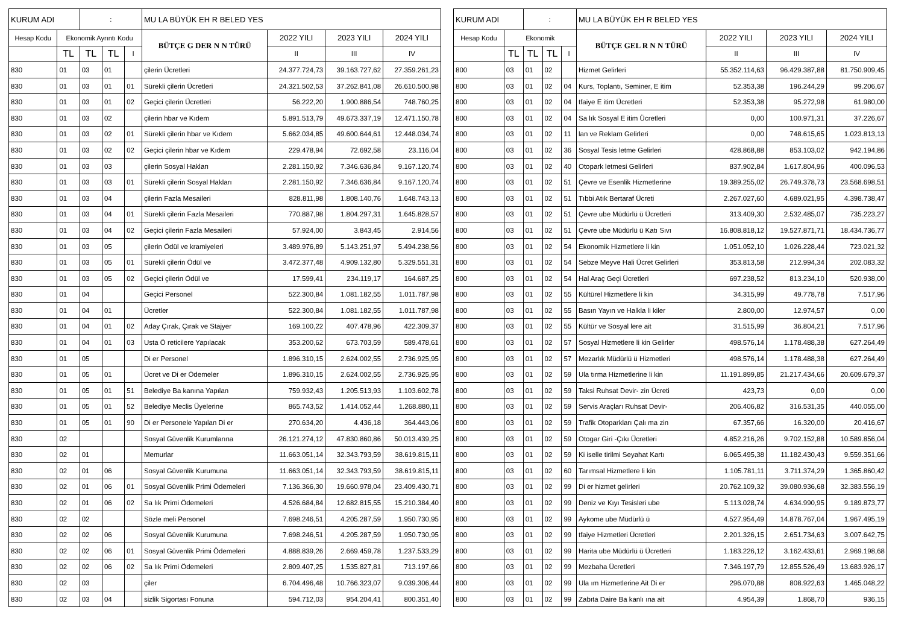| KURUM ADI | | : | | | MU LA BÜYÜK EH R BELED YES | | | |
| Hesap Kodu | Ekonomik Ayrıntı Kodu | | | | BÜTÇE G DER N N TÜRÜ | 2022 YILI | 2023 YILI | 2024 YILI |
| | TL | TL | TL | | | | | |
| | | | | I | | II | III | IV |
| 830 | 01 | 03 | 01 | | çilerin Ücretleri | 24.377.724,73 | 39.163.727,62 | 27.359.261,23 |
| 830 | 01 | 03 | 01 | 01 | Sürekli çilerin Ücretleri | 24.321.502,53 | 37.262.841,08 | 26.610.500,98 |
| 830 | 01 | 03 | 01 | 02 | Geçici çilerin Ücretleri | 56.222,20 | 1.900.886,54 | 748.760,25 |
| 830 | 01 | 03 | 02 | | çilerin hbar ve Kıdem | 5.891.513,79 | 49.673.337,19 | 12.471.150,78 |
| 830 | 01 | 03 | 02 | 01 | Sürekli çilerin hbar ve Kıdem | 5.662.034,85 | 49.600.644,61 | 12.448.034,74 |
| 830 | 01 | 03 | 02 | 02 | Geçici çilerin hbar ve Kıdem | 229.478,94 | 72.692,58 | 23.116,04 |
| 830 | 01 | 03 | 03 | | çilerin Sosyal Hakları | 2.281.150,92 | 7.346.636,84 | 9.167.120,74 |
| 830 | 01 | 03 | 03 | 01 | Sürekli çilerin Sosyal Hakları | 2.281.150,92 | 7.346.636,84 | 9.167.120,74 |
| 830 | 01 | 03 | 04 | | çilerin Fazla Mesaileri | 828.811,98 | 1.808.140,76 | 1.648.743,13 |
| 830 | 01 | 03 | 04 | 01 | Sürekli çilerin Fazla Mesaileri | 770.887,98 | 1.804.297,31 | 1.645.828,57 |
| 830 | 01 | 03 | 04 | 02 | Geçici çilerin Fazla Mesaileri | 57.924,00 | 3.843,45 | 2.914,56 |
| 830 | 01 | 03 | 05 | | çilerin Ödül ve kramiyeleri | 3.489.976,89 | 5.143.251,97 | 5.494.238,56 |
| 830 | 01 | 03 | 05 | 01 | Sürekli çilerin Ödül ve | 3.472.377,48 | 4.909.132,80 | 5.329.551,31 |
| 830 | 01 | 03 | 05 | 02 | Geçici çilerin Ödül ve | 17.599,41 | 234.119,17 | 164.687,25 |
| 830 | 01 | 04 | | | Geçici Personel | 522.300,84 | 1.081.182,55 | 1.011.787,98 |
| 830 | 01 | 04 | 01 | | Ücretler | 522.300,84 | 1.081.182,55 | 1.011.787,98 |
| 830 | 01 | 04 | 01 | 02 | Aday Çırak, Çırak ve Stajyer | 169.100,22 | 407.478,96 | 422.309,37 |
| 830 | 01 | 04 | 01 | 03 | Usta Ö reticilere Yapılacak | 353.200,62 | 673.703,59 | 589.478,61 |
| 830 | 01 | 05 | | | Di er Personel | 1.896.310,15 | 2.624.002,55 | 2.736.925,95 |
| 830 | 01 | 05 | 01 | | Ücret ve Di er Ödemeler | 1.896.310,15 | 2.624.002,55 | 2.736.925,95 |
| 830 | 01 | 05 | 01 | 51 | Belediye Ba kanına Yapılan | 759.932,43 | 1.205.513,93 | 1.103.602,78 |
| 830 | 01 | 05 | 01 | 52 | Belediye Meclis Üyelerine | 865.743,52 | 1.414.052,44 | 1.268.880,11 |
| 830 | 01 | 05 | 01 | 90 | Di er Personele Yapılan Di er | 270.634,20 | 4.436,18 | 364.443,06 |
| 830 | 02 | | | | Sosyal Güvenlik Kurumlarına | 26.121.274,12 | 47.830.860,86 | 50.013.439,25 |
| 830 | 02 | 01 | | | Memurlar | 11.663.051,14 | 32.343.793,59 | 38.619.815,11 |
| 830 | 02 | 01 | 06 | | Sosyal Güvenlik Kurumuna | 11.663.051,14 | 32.343.793,59 | 38.619.815,11 |
| 830 | 02 | 01 | 06 | 01 | Sosyal Güvenlik Primi Ödemeleri | 7.136.366,30 | 19.660.978,04 | 23.409.430,71 |
| 830 | 02 | 01 | 06 | 02 | Sa lık Primi Ödemeleri | 4.526.684,84 | 12.682.815,55 | 15.210.384,40 |
| 830 | 02 | 02 | | | Sözle meli Personel | 7.698.246,51 | 4.205.287,59 | 1.950.730,95 |
| 830 | 02 | 02 | 06 | | Sosyal Güvenlik Kurumuna | 7.698.246,51 | 4.205.287,59 | 1.950.730,95 |
| 830 | 02 | 02 | 06 | 01 | Sosyal Güvenlik Primi Ödemeleri | 4.888.839,26 | 2.669.459,78 | 1.237.533,29 |
| 830 | 02 | 02 | 06 | 02 | Sa lık Primi Ödemeleri | 2.809.407,25 | 1.535.827,81 | 713.197,66 |
| 830 | 02 | 03 | | | çiler | 6.704.496,48 | 10.766.323,07 | 9.039.306,44 |
| 830 | 02 | 03 | 04 | | sizlik Sigortası Fonuna | 594.712,03 | 954.204,41 | 800.351,40 |
| KURUM ADI | | : | | | MU LA BÜYÜK EH R BELED YES | | | |
| Hesap Kodu | Ekonomik | | | | BÜTÇE GEL R N N TÜRÜ | 2022 YILI | 2023 YILI | 2024 YILI |
| | TL | TL | TL | | | | | |
| | | | | I | | II | III | IV |
| 800 | 03 | 01 | 02 | | Hizmet Gelirleri | 55.352.114,63 | 96.429.387,88 | 81.750.909,45 |
| 800 | 03 | 01 | 02 | 04 | Kurs, Toplantı, Seminer, E itim | 52.353,38 | 196.244,29 | 99.206,67 |
| 800 | 03 | 01 | 02 | 04 | tfaiye E itim Ücretleri | 52.353,38 | 95.272,98 | 61.980,00 |
| 800 | 03 | 01 | 02 | 04 | Sa lık Sosyal E itim Ücretleri | 0,00 | 100.971,31 | 37.226,67 |
| 800 | 03 | 01 | 02 | 11 | lan ve Reklam Gelirleri | 0,00 | 748.615,65 | 1.023.813,13 |
| 800 | 03 | 01 | 02 | 36 | Sosyal Tesis letme Gelirleri | 428.868,88 | 853.103,02 | 942.194,86 |
| 800 | 03 | 01 | 02 | 40 | Otopark letmesi Gelirleri | 837.902,84 | 1.617.804,96 | 400.096,53 |
| 800 | 03 | 01 | 02 | 51 | Çevre ve Esenlik Hizmetlerine | 19.389.255,02 | 26.749.378,73 | 23.568.698,51 |
| 800 | 03 | 01 | 02 | 51 | Tıbbi Atık Bertaraf Ücreti | 2.267.027,60 | 4.689.021,95 | 4.398.738,47 |
| 800 | 03 | 01 | 02 | 51 | Çevre ube Müdürlü ü Ücretleri | 313.409,30 | 2.532.485,07 | 735.223,27 |
| 800 | 03 | 01 | 02 | 51 | Çevre ube Müdürlü ü Katı Sıvı | 16.808.818,12 | 19.527.871,71 | 18.434.736,77 |
| 800 | 03 | 01 | 02 | 54 | Ekonomik Hizmetlere li kin | 1.051.052,10 | 1.026.228,44 | 723.021,32 |
| 800 | 03 | 01 | 02 | 54 | Sebze Meyve Hali Ücret Gelirleri | 353.813,58 | 212.994,34 | 202.083,32 |
| 800 | 03 | 01 | 02 | 54 | Hal Araç Geçi Ücretleri | 697.238,52 | 813.234,10 | 520.938,00 |
| 800 | 03 | 01 | 02 | 55 | Kültürel Hizmetlere li kin | 34.315,99 | 49.778,78 | 7.517,96 |
| 800 | 03 | 01 | 02 | 55 | Basın Yayın ve Halkla li kiler | 2.800,00 | 12.974,57 | 0,00 |
| 800 | 03 | 01 | 02 | 55 | Kültür ve Sosyal lere ait | 31.515,99 | 36.804,21 | 7.517,96 |
| 800 | 03 | 01 | 02 | 57 | Sosyal Hizmetlere li kin Gelirler | 498.576,14 | 1.178.488,38 | 627.264,49 |
| 800 | 03 | 01 | 02 | 57 | Mezarlık Müdürlü ü Hizmetleri | 498.576,14 | 1.178.488,38 | 627.264,49 |
| 800 | 03 | 01 | 02 | 59 | Ula tırma Hizmetlerine li kin | 11.191.899,85 | 21.217.434,66 | 20.609.679,37 |
| 800 | 03 | 01 | 02 | 59 | Taksi Ruhsat Devir- zin Ücreti | 423,73 | 0,00 | 0,00 |
| 800 | 03 | 01 | 02 | 59 | Servis Araçları Ruhsat Devir- | 206.406,82 | 316.531,35 | 440.055,00 |
| 800 | 03 | 01 | 02 | 59 | Trafik Otoparkları Çalı ma zin | 67.357,66 | 16.320,00 | 20.416,67 |
| 800 | 03 | 01 | 02 | 59 | Otogar Giri -Çıkı Ücretleri | 4.852.216,26 | 9.702.152,88 | 10.589.856,04 |
| 800 | 03 | 01 | 02 | 59 | Ki iselle tirilmi Seyahat Kartı | 6.065.495,38 | 11.182.430,43 | 9.559.351,66 |
| 800 | 03 | 01 | 02 | 60 | Tarımsal Hizmetlere li kin | 1.105.781,11 | 3.711.374,29 | 1.365.860,42 |
| 800 | 03 | 01 | 02 | 99 | Di er hizmet gelirleri | 20.762.109,32 | 39.080.936,68 | 32.383.556,19 |
| 800 | 03 | 01 | 02 | 99 | Deniz ve Kıyı Tesisleri ube | 5.113.028,74 | 4.634.990,95 | 9.189.873,77 |
| 800 | 03 | 01 | 02 | 99 | Aykome ube Müdürlü ü | 4.527.954,49 | 14.878.767,04 | 1.967.495,19 |
| 800 | 03 | 01 | 02 | 99 | tfaiye Hizmetleri Ücretleri | 2.201.326,15 | 2.651.734,63 | 3.007.642,75 |
| 800 | 03 | 01 | 02 | 99 | Harita ube Müdürlü ü Ücretleri | 1.183.226,12 | 3.162.433,61 | 2.969.198,68 |
| 800 | 03 | 01 | 02 | 99 | Mezbaha Ücretleri | 7.346.197,79 | 12.855.526,49 | 13.683.926,17 |
| 800 | 03 | 01 | 02 | 99 | Ula ım Hizmetlerine Ait Di er | 296.070,88 | 808.922,63 | 1.465.048,22 |
| 800 | 03 | 01 | 02 | 99 | Zabıta Daire Ba kanlı ına ait | 4.954,39 | 1.868,70 | 936,15 |